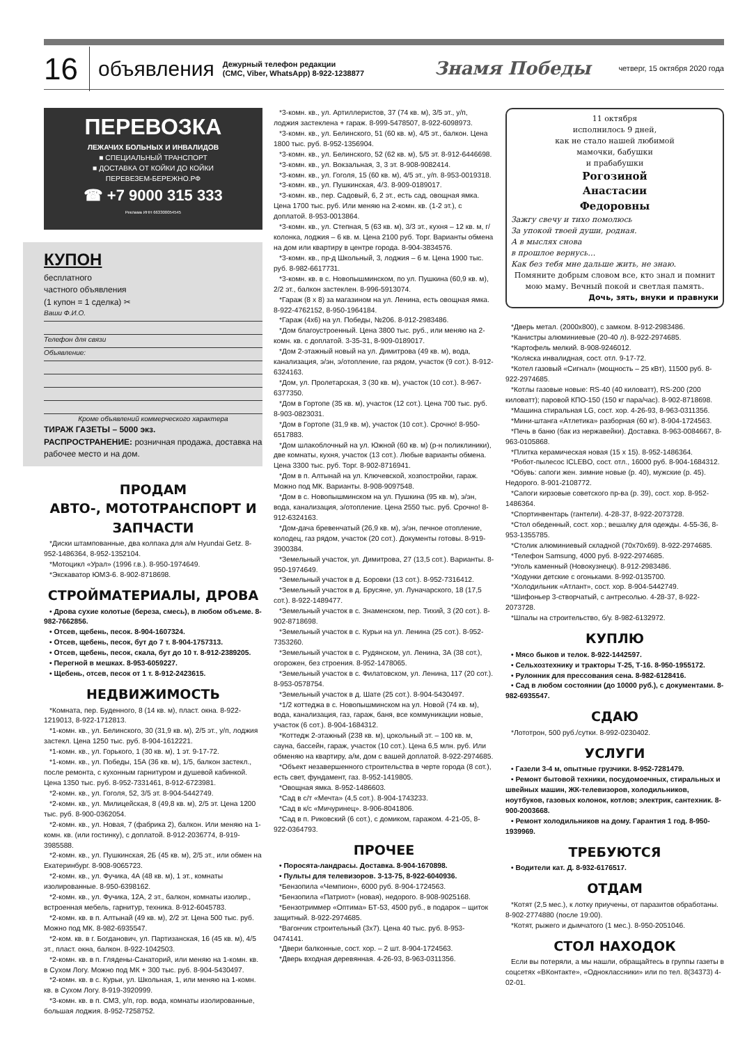16 объявления Дежурный телефон редакции
(СМС, Viber, WhatsApp) 8-922-1238877 Знамя Победы четверг, 15 октября 2020 года
ПЕРЕВОЗКА
ЛЕЖАЧИХ БОЛЬНЫХ И ИНВАЛИДОВ
■ СПЕЦИАЛЬНЫЙ ТРАНСПОРТ
■ ДОСТАВКА ОТ КОЙКИ ДО КОЙКИ
ПЕРЕВЕЗЕМ-БЕРЕЖНО.РФ
☎ +7 9000 315 333
Реклама ИНН 663300054545
КУПОН
бесплатного
частного объявления
(1 купон = 1 сделка) ✂
Ваши Ф.И.О.
Телефон для связи
Объявление:
Кроме объявлений коммерческого характера
ТИРАЖ ГАЗЕТЫ – 5000 экз.
РАСПРОСТРАНЕНИЕ: розничная продажа, доставка на рабочее место и на дом.
ПРОДАМ
АВТО-, МОТОТРАНСПОРТ И ЗАПЧАСТИ
*Диски штампованные, два колпака для а/м Hyundai Getz. 8-952-1486364, 8-952-1352104.
*Мотоцикл «Урал» (1996 г.в.). 8-950-1974649.
*Экскаватор ЮМЗ-6. 8-902-8718698.
СТРОЙМАТЕРИАЛЫ, ДРОВА
• Дрова сухие колотые (береза, смесь), в любом объеме. 8-982-7662856.
• Отсев, щебень, песок. 8-904-1607324.
• Отсев, щебень, песок, бут до 7 т. 8-904-1757313.
• Отсев, щебень, песок, скала, бут до 10 т. 8-912-2389205.
• Перегной в мешках. 8-953-6059227.
• Щебень, отсев, песок от 1 т. 8-912-2423615.
НЕДВИЖИМОСТЬ
*Комната, пер. Буденного, 8 (14 кв. м), пласт. окна. 8-922-1219013, 8-922-1712813.
*1-комн. кв., ул. Белинского, 30 (31,9 кв. м), 2/5 эт., у/п, лоджия застекл. Цена 1250 тыс. руб. 8-904-1612221.
*1-комн. кв., ул. Горького, 1 (30 кв. м), 1 эт. 9-17-72.
*1-комн. кв., ул. Победы, 15А (36 кв. м), 1/5, балкон застекл., после ремонта, с кухонным гарнитуром и душевой кабинкой. Цена 1350 тыс. руб. 8-952-7331461, 8-912-6723981.
*2-комн. кв., ул. Гоголя, 52, 3/5 эт. 8-904-5442749.
*2-комн. кв., ул. Милицейская, 8 (49,8 кв. м), 2/5 эт. Цена 1200 тыс. руб. 8-900-0362054.
*2-комн. кв., ул. Новая, 7 (фабрика 2), балкон. Или меняю на 1-комн. кв. (или гостинку), с доплатой. 8-912-2036774, 8-919-3985588.
*2-комн. кв., ул. Пушкинская, 2Б (45 кв. м), 2/5 эт., или обмен на Екатеринбург. 8-908-9065723.
*2-комн. кв., ул. Фучика, 4А (48 кв. м), 1 эт., комнаты изолированные. 8-950-6398162.
*2-комн. кв., ул. Фучика, 12А, 2 эт., балкон, комнаты изолир., встроенная мебель, гарнитур, техника. 8-912-6045783.
*2-комн. кв. в п. Алтынай (49 кв. м), 2/2 эт. Цена 500 тыс. руб. Можно под МК. 8-982-6935547.
*2-ком. кв. в г. Богданович, ул. Партизанская, 16 (45 кв. м), 4/5 эт., пласт. окна, балкон. 8-922-1042503.
*2-комн. кв. в п. Глядены-Санаторий, или меняю на 1-комн. кв. в Сухом Логу. Можно под МК + 300 тыс. руб. 8-904-5430497.
*2-комн. кв. в с. Курьи, ул. Школьная, 1, или меняю на 1-комн. кв. в Сухом Логу. 8-919-3920999.
*3-комн. кв. в п. СМЗ, у/п, гор. вода, комнаты изолированные, большая лоджия. 8-952-7258752.
*3-комн. кв., ул. Артиллеристов, 37 (74 кв. м), 3/5 эт., у/п, лоджия застеклена + гараж. 8-999-5478507, 8-922-6098973.
*3-комн. кв., ул. Белинского, 51 (60 кв. м), 4/5 эт., балкон. Цена 1800 тыс. руб. 8-952-1356904.
*3-комн. кв., ул. Белинского, 52 (62 кв. м), 5/5 эт. 8-912-6446698.
*3-комн. кв., ул. Вокзальная, 3, 3 эт. 8-908-9082414.
*3-комн. кв., ул. Гоголя, 15 (60 кв. м), 4/5 эт., у/п. 8-953-0019318.
*3-комн. кв., ул. Пушкинская, 4/3. 8-909-0189017.
*3-комн. кв., пер. Садовый, 6, 2 эт., есть сад, овощная ямка. Цена 1700 тыс. руб. Или меняю на 2-комн. кв. (1-2 эт.), с доплатой. 8-953-0013864.
*3-комн. кв., ул. Степная, 5 (63 кв. м), 3/3 эт., кухня – 12 кв. м, г/колонка, лоджия – 6 кв. м. Цена 2100 руб. Торг. Варианты обмена на дом или квартиру в центре города. 8-904-3834576.
*3-комн. кв., пр-д Школьный, 3, лоджия – 6 м. Цена 1900 тыс. руб. 8-982-6617731.
*3-комн. кв. в с. Новопышминском, по ул. Пушкина (60,9 кв. м), 2/2 эт., балкон застеклен. 8-996-5913074.
*Гараж (8 х 8) за магазином на ул. Ленина, есть овощная ямка. 8-922-4762152, 8-950-1964184.
*Гараж (4х6) на ул. Победы, №206. 8-912-2983486.
*Дом благоустроенный. Цена 3800 тыс. руб., или меняю на 2-комн. кв. с доплатой. 3-35-31, 8-909-0189017.
*Дом 2-этажный новый на ул. Димитрова (49 кв. м), вода, канализация, э/эн, э/отопление, газ рядом, участок (9 сот.). 8-912-6324163.
*Дом, ул. Пролетарская, 3 (30 кв. м), участок (10 сот.). 8-967-6377350.
*Дом в Гортопе (35 кв. м), участок (12 сот.). Цена 700 тыс. руб. 8-903-0823031.
*Дом в Гортопе (31,9 кв. м), участок (10 сот.). Срочно! 8-950-6517883.
*Дом шлакоблочный на ул. Южной (60 кв. м) (р-н поликлиники), две комнаты, кухня, участок (13 сот.). Любые варианты обмена. Цена 3300 тыс. руб. Торг. 8-902-8716941.
*Дом в п. Алтынай на ул. Ключевской, хозпостройки, гараж. Можно под МК. Варианты. 8-908-9097548.
*Дом в с. Новопышминском на ул. Пушкина (95 кв. м), э/эн, вода, канализация, э/отопление. Цена 2550 тыс. руб. Срочно! 8-912-6324163.
*Дом-дача бревенчатый (26,9 кв. м), э/эн, печное отопление, колодец, газ рядом, участок (20 сот.). Документы готовы. 8-919-3900384.
*Земельный участок, ул. Димитрова, 27 (13,5 сот.). Варианты. 8-950-1974649.
*Земельный участок в д. Боровки (13 сот.). 8-952-7316412.
*Земельный участок в д. Брусяне, ул. Луначарского, 18 (17,5 сот.). 8-922-1489477.
*Земельный участок в с. Знаменском, пер. Тихий, 3 (20 сот.). 8-902-8718698.
*Земельный участок в с. Курьи на ул. Ленина (25 сот.). 8-952-7353260.
*Земельный участок в с. Рудянском, ул. Ленина, 3А (38 сот.), огорожен, без строения. 8-952-1478065.
*Земельный участок в с. Филатовском, ул. Ленина, 117 (20 сот.). 8-953-0578754.
*Земельный участок в д. Шате (25 сот.). 8-904-5430497.
*1/2 коттеджа в с. Новопышминском на ул. Новой (74 кв. м), вода, канализация, газ, гараж, баня, все коммуникации новые, участок (6 сот.). 8-904-1684312.
*Коттедж 2-этажный (238 кв. м), цокольный эт. – 100 кв. м, сауна, бассейн, гараж, участок (10 сот.). Цена 6,5 млн. руб. Или обменяю на квартиру, а/м, дом с вашей доплатой. 8-922-2974685.
*Объект незавершенного строительства в черте города (8 сот.), есть свет, фундамент, газ. 8-952-1419805.
*Овощная ямка. 8-952-1486603.
*Сад в с/т «Мечта» (4,5 сот.). 8-904-1743233.
*Сад в к/с «Мичуринец». 8-906-8041806.
*Сад в п. Риковский (6 сот.), с домиком, гаражом. 4-21-05, 8-922-0364793.
ПРОЧЕЕ
• Поросята-ландрасы. Доставка. 8-904-1670898.
• Пульты для телевизоров. 3-13-75, 8-922-6040936.
*Бензопила «Чемпион», 6000 руб. 8-904-1724563.
*Бензопила «Патриот» (новая), недорого. 8-908-9025168.
*Бензотриммер «Оптима» БТ-53, 4500 руб., в подарок – щиток защитный. 8-922-2974685.
*Вагончик строительный (3х7). Цена 40 тыс. руб. 8-953-0474141.
*Двери балконные, сост. хор. – 2 шт. 8-904-1724563.
*Дверь входная деревянная. 4-26-93, 8-963-0311356.
11 октября
исполнилось 9 дней,
как не стало нашей любимой
мамочки, бабушки
и прабабушки
Рогозиной
Анастасии
Федоровны
Зажгу свечу и тихо помолюсь
За упокой твоей души, родная.
А в мыслях снова
в прошлое вернусь…
Как без тебя мне дальше жить, не знаю.
Помяните добрым словом все, кто знал и помнит мою маму. Вечный покой и светлая память.
Дочь, зять, внуки и правнуки
*Дверь метал. (2000х800), с замком. 8-912-2983486.
*Канистры алюминиевые (20-40 л). 8-922-2974685.
*Картофель мелкий. 8-908-9246012.
*Коляска инвалидная, сост. отл. 9-17-72.
*Котел газовый «Сигнал» (мощность – 25 кВт), 11500 руб. 8-922-2974685.
*Котлы газовые новые: RS-40 (40 киловатт), RS-200 (200 киловатт); паровой КПО-150 (150 кг пара/час). 8-902-8718698.
*Машина стиральная LG, сост. хор. 4-26-93, 8-963-0311356.
*Мини-штанга «Атлетика» разборная (60 кг). 8-904-1724563.
*Печь в баню (бак из нержавейки). Доставка. 8-963-0084667, 8-963-0105868.
*Плитка керамическая новая (15 х 15). 8-952-1486364.
*Робот-пылесос ICLEBO, сост. отл., 16000 руб. 8-904-1684312.
*Обувь: сапоги жен. зимние новые (р. 40), мужские (р. 45). Недорого. 8-901-2108772.
*Сапоги кирзовые советского пр-ва (р. 39), сост. хор. 8-952-1486364.
*Спортинвентарь (гантели). 4-28-37, 8-922-2073728.
*Стол обеденный, сост. хор.; вешалку для одежды. 4-55-36, 8-953-1355785.
*Столик алюминиевый складной (70х70х69). 8-922-2974685.
*Телефон Samsung, 4000 руб. 8-922-2974685.
*Уголь каменный (Новокузнецк). 8-912-2983486.
*Ходунки детские с огоньками. 8-992-0135700.
*Холодильник «Атлант», сост. хор. 8-904-5442749.
*Шифоньер 3-створчатый, с антресолью. 4-28-37, 8-922-2073728.
*Шпалы на строительство, б/у. 8-982-6132972.
КУПЛЮ
• Мясо быков и телок. 8-922-1442597.
• Сельхозтехнику и тракторы Т-25, Т-16. 8-950-1955172.
• Рулонник для прессования сена. 8-982-6128416.
• Сад в любом состоянии (до 10000 руб.), с документами. 8-982-6935547.
СДАЮ
*Лототрон, 500 руб./сутки. 8-992-0230402.
УСЛУГИ
• Газели 3-4 м, опытные грузчики. 8-952-7281479.
• Ремонт бытовой техники, посудомоечных, стиральных и швейных машин, ЖК-телевизоров, холодильников, ноутбуков, газовых колонок, котлов; электрик, сантехник. 8-900-2003668.
• Ремонт холодильников на дому. Гарантия 1 год. 8-950-1939969.
ТРЕБУЮТСЯ
• Водители кат. Д. 8-932-6176517.
ОТДАМ
*Котят (2,5 мес.), к лотку приучены, от паразитов обработаны. 8-902-2774880 (после 19:00).
*Котят, рыжего и дымчатого (1 мес.). 8-950-2051046.
СТОЛ НАХОДОК
Если вы потеряли, а мы нашли, обращайтесь в группы газеты в соцсетях «ВКонтакте», «Одноклассники» или по тел. 8(34373) 4-02-01.